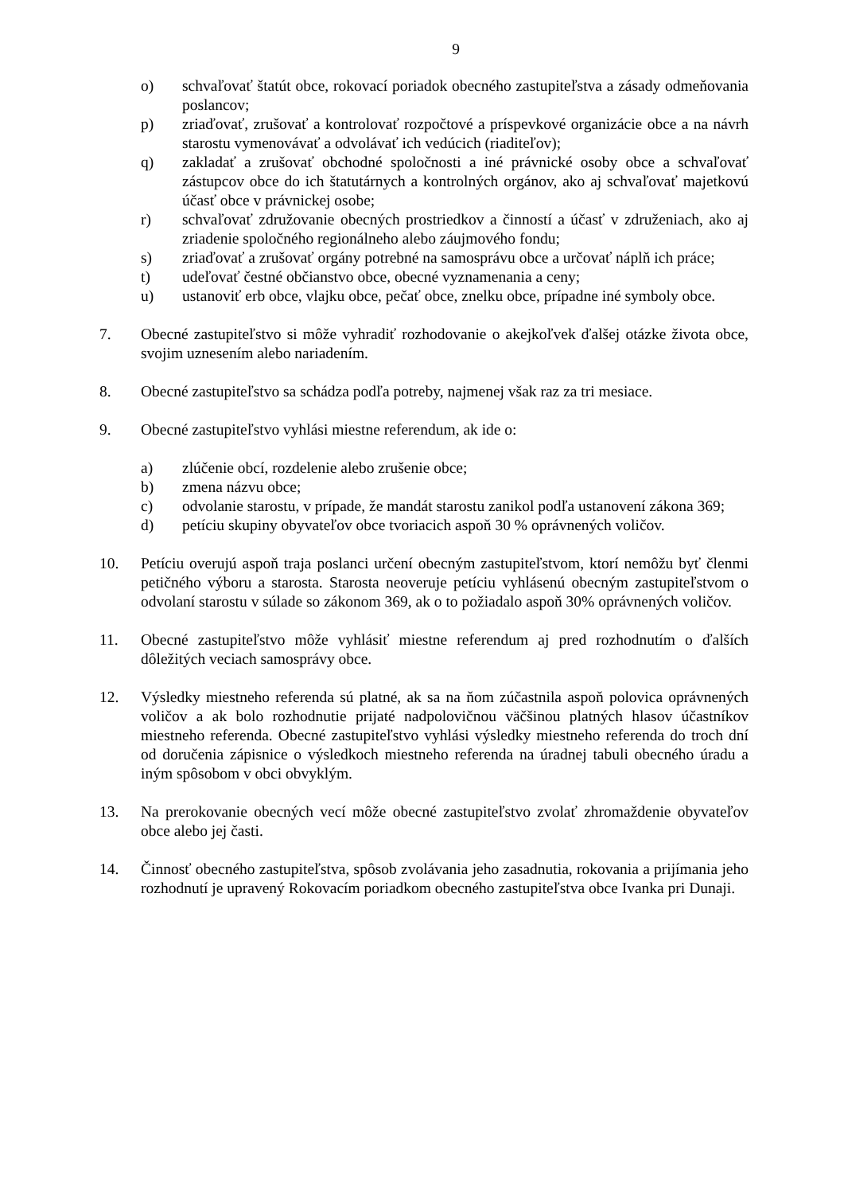9
o) schvaľovať štatút obce, rokovací poriadok obecného zastupiteľstva a zásady odmeňovania poslancov;
p) zriaďovať, zrušovať a kontrolovať rozpočtové a príspevkové organizácie obce a na návrh starostu vymenovávať a odvolávať ich vedúcich (riaditeľov);
q) zakladať a zrušovať obchodné spoločnosti a iné právnické osoby obce a schvaľovať zástupcov obce do ich štatutárnych a kontrolných orgánov, ako aj schvaľovať majetkovú účasť obce v právnickej osobe;
r) schvaľovať združovanie obecných prostriedkov a činností a účasť v združeniach, ako aj zriadenie spoločného regionálneho alebo záujmového fondu;
s) zriaďovať a zrušovať orgány potrebné na samosprávu obce a určovať náplň ich práce;
t) udeľovať čestné občianstvo obce, obecné vyznamenania a ceny;
u) ustanoviť erb obce, vlajku obce, pečať obce, znelku obce, prípadne iné symboly obce.
7. Obecné zastupiteľstvo si môže vyhradiť rozhodovanie o akejkoľvek ďalšej otázke života obce, svojim uznesením alebo nariadením.
8. Obecné zastupiteľstvo sa schádza podľa potreby, najmenej však raz za tri mesiace.
9. Obecné zastupiteľstvo vyhlási miestne referendum, ak ide o:
a) zlúčenie obcí, rozdelenie alebo zrušenie obce;
b) zmena názvu obce;
c) odvolanie starostu, v prípade, že mandát starostu zanikol podľa ustanovení zákona 369;
d) petíciu skupiny obyvateľov obce tvoriacich aspoň 30 % oprávnených voličov.
10. Petíciu overujú aspoň traja poslanci určení obecným zastupiteľstvom, ktorí nemôžu byť členmi petičného výboru a starosta. Starosta neoveruje petíciu vyhlásenú obecným zastupiteľstvom o odvolaní starostu v súlade so zákonom 369, ak o to požiadalo aspoň 30% oprávnených voličov.
11. Obecné zastupiteľstvo môže vyhlásiť miestne referendum aj pred rozhodnutím o ďalších dôležitých veciach samosprávy obce.
12. Výsledky miestneho referenda sú platné, ak sa na ňom zúčastnila aspoň polovica oprávnených voličov a ak bolo rozhodnutie prijaté nadpolovičnou väčšinou platných hlasov účastníkov miestneho referenda. Obecné zastupiteľstvo vyhlási výsledky miestneho referenda do troch dní od doručenia zápisnice o výsledkoch miestneho referenda na úradnej tabuli obecného úradu a iným spôsobom v obci obvyklým.
13. Na prerokovanie obecných vecí môže obecné zastupiteľstvo zvolať zhromaždenie obyvateľov obce alebo jej časti.
14. Činnosť obecného zastupiteľstva, spôsob zvolávania jeho zasadnutia, rokovania a prijímania jeho rozhodnutí je upravený Rokovacím poriadkom obecného zastupiteľstva obce Ivanka pri Dunaji.